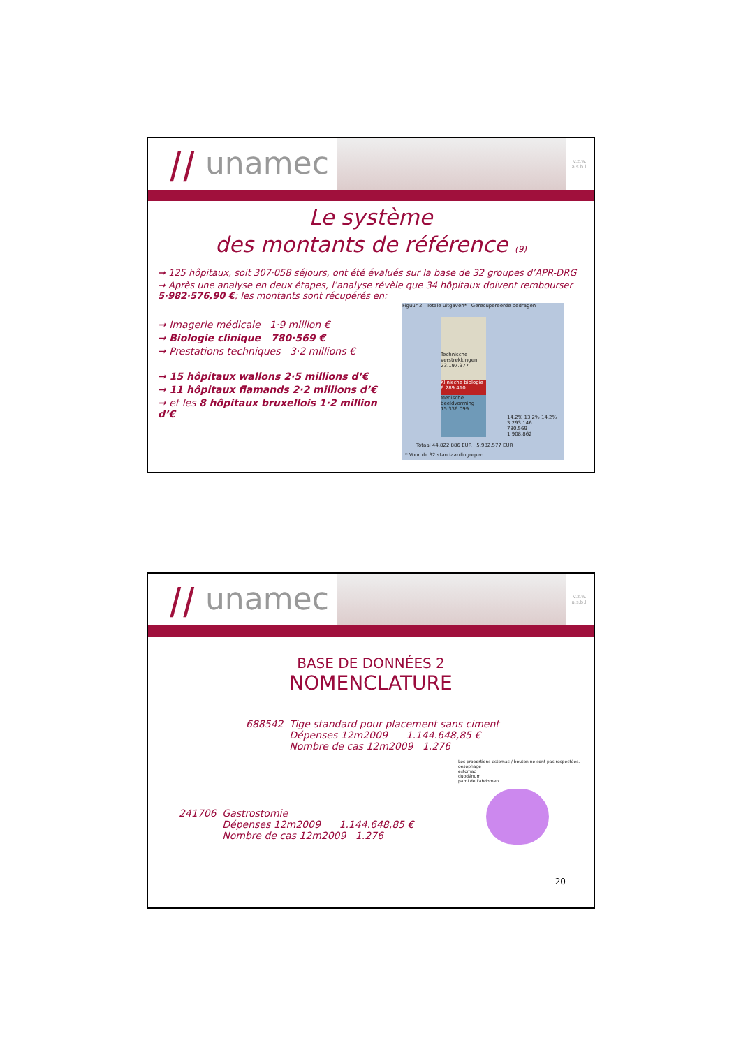⧸⧸ unamec
v.z.w.
a.s.b.l.
Le système
des montants de référence (9)
➞ 125 hôpitaux, soit 307·058 séjours, ont été évalués sur la base de 32 groupes d’APR-DRG
➞ Après une analyse en deux étapes, l’analyse révèle que 34 hôpitaux doivent rembourser 5·982·576,90 €; les montants sont récupérés en:
➞ Imagerie médicale 1·9 million €
➞ Biologie clinique 780·569 €
➞ Prestations techniques 3·2 millions €
➞ 15 hôpitaux wallons 2·5 millions d’€
➞ 11 hôpitaux flamands 2·2 millions d’€
➞ et les 8 hôpitaux bruxellois 1·2 million d’€
Figuur 2 Totale uitgaven* Gerecupereerde bedragen
Technische verstrekkingen 23.197.377
Klinische biologie 6.289.410
Medische beeldvorming 15.336.099
14,2% 13,2% 14,2%
3.293.146
780.569
1.908.862
Totaal 44.822.886 EUR 5.982.577 EUR
* Voor de 32 standaardingrepen
⧸⧸ unamec
v.z.w.
a.s.b.l.
BASE DE DONNÉES 2
NOMENCLATURE
688542 Tige standard pour placement sans ciment
Dépenses 12m2009 1.144.648,85 €
Nombre de cas 12m2009 1.276
241706 Gastrostomie
Dépenses 12m2009 1.144.648,85 €
Nombre de cas 12m2009 1.276
Les proportions estomac / bouton ne sont pas respectées.
oesophage
estomac
duodénum
paroi de l'abdomen
20